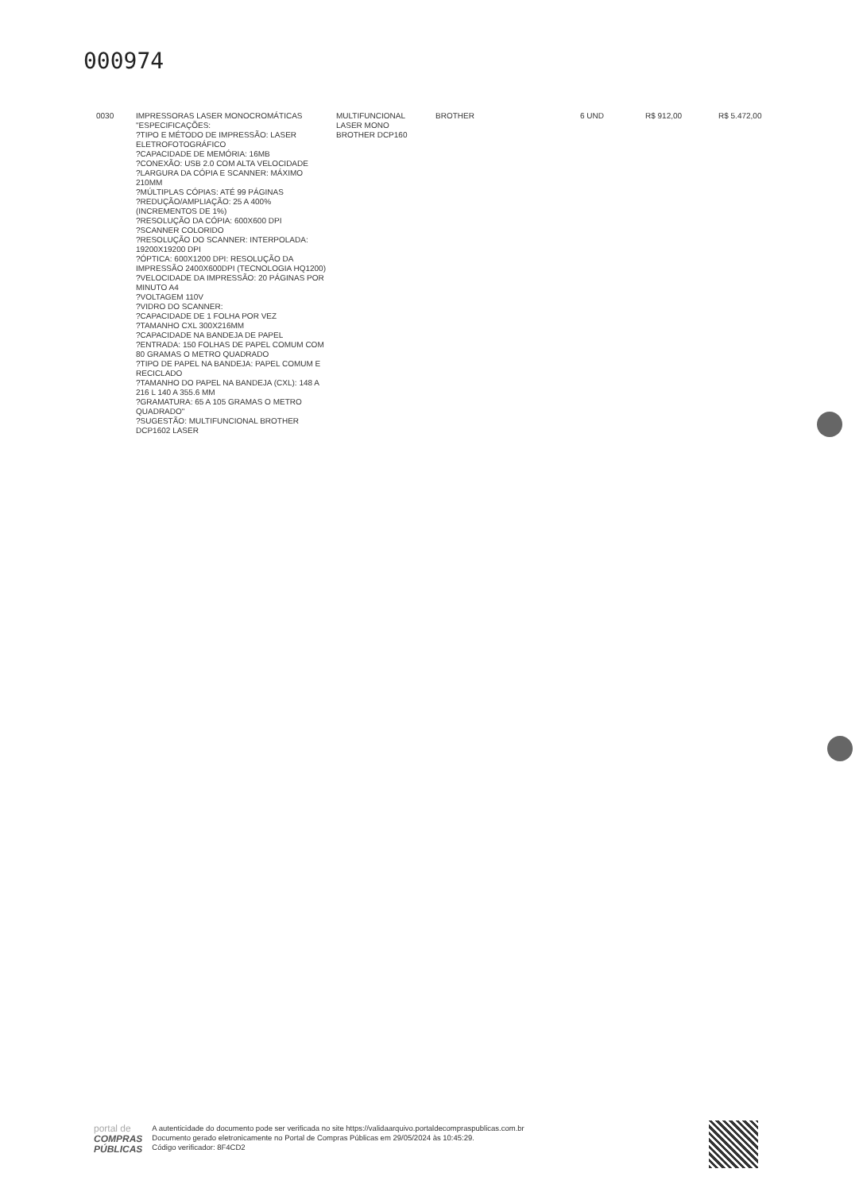000974
| 0030 | IMPRESSORAS LASER MONOCROMÁTICAS "ESPECIFICAÇÕES: ?TIPO E MÉTODO DE IMPRESSÃO: LASER ELETROFOTOGRÁFICO ?CAPACIDADE DE MEMÓRIA: 16MB ?CONEXÃO: USB 2.0 COM ALTA VELOCIDADE ?LARGURA DA CÓPIA E SCANNER: MÁXIMO 210MM ?MÚLTIPLAS CÓPIAS: ATÉ 99 PÁGINAS ?REDUÇÃO/AMPLIAÇÃO: 25 A 400% (INCREMENTOS DE 1%) ?RESOLUÇÃO DA CÓPIA: 600X600 DPI ?SCANNER COLORIDO ?RESOLUÇÃO DO SCANNER: INTERPOLADA: 19200X19200 DPI ?ÓPTICA: 600X1200 DPI: RESOLUÇÃO DA IMPRESSÃO 2400X600DPI (TECNOLOGIA HQ1200) ?VELOCIDADE DA IMPRESSÃO: 20 PÁGINAS POR MINUTO A4 ?VOLTAGEM 110V ?VIDRO DO SCANNER: ?CAPACIDADE DE 1 FOLHA POR VEZ ?TAMANHO CXL 300X216MM ?CAPACIDADE NA BANDEJA DE PAPEL ?ENTRADA: 150 FOLHAS DE PAPEL COMUM COM 80 GRAMAS O METRO QUADRADO ?TIPO DE PAPEL NA BANDEJA: PAPEL COMUM E RECICLADO ?TAMANHO DO PAPEL NA BANDEJA (CXL): 148 A 216 L 140 A 355.6 MM ?GRAMATURA: 65 A 105 GRAMAS O METRO QUADRADO" ?SUGESTÃO: MULTIFUNCIONAL BROTHER DCP1602 LASER | MULTIFUNCIONAL LASER MONO BROTHER DCP160 | BROTHER | 6 UND | R$ 912,00 | R$ 5.472,00 |
portal de
COMPRAS
PÚBLICAS
A autenticidade do documento pode ser verificada no site https://validaarquivo.portaldecompraspublicas.com.br
Documento gerado eletronicamente no Portal de Compras Públicas em 29/05/2024 às 10:45:29.
Código verificador: 8F4CD2